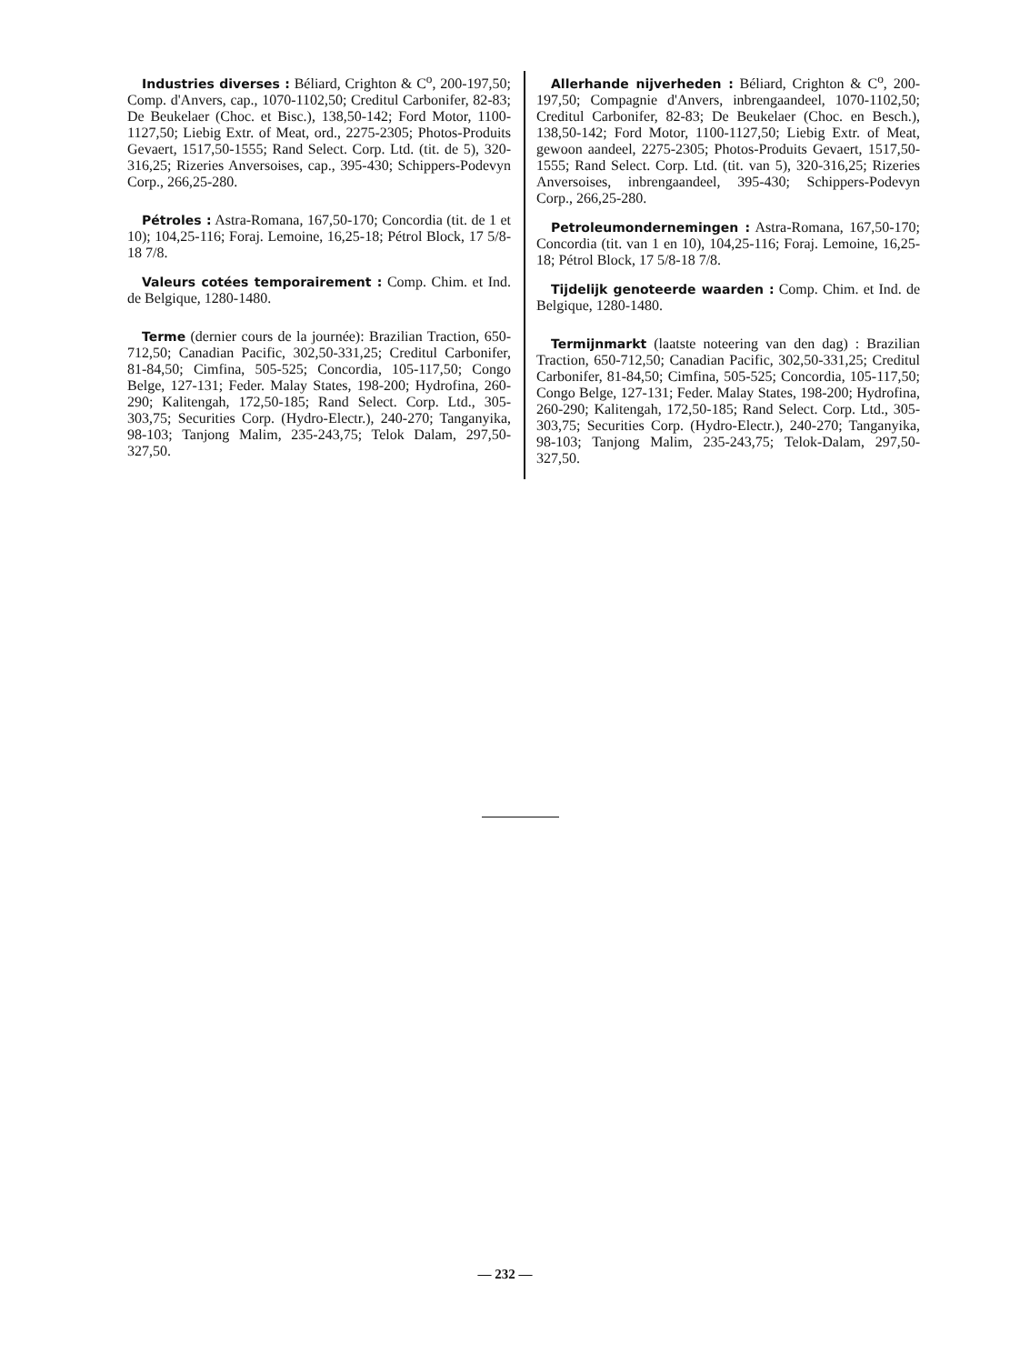Industries diverses : Béliard, Crighton & C<sup>o</sup>, 200-197,50; Comp. d'Anvers, cap., 1070-1102,50; Creditul Carbonifer, 82-83; De Beukelaer (Choc. et Bisc.), 138,50-142; Ford Motor, 1100-1127,50; Liebig Extr. of Meat, ord., 2275-2305; Photos-Produits Gevaert, 1517,50-1555; Rand Select. Corp. Ltd. (tit. de 5), 320-316,25; Rizeries Anversoises, cap., 395-430; Schippers-Podevyn Corp., 266,25-280.
Pétroles : Astra-Romana, 167,50-170; Concordia (tit. de 1 et 10); 104,25-116; Foraj. Lemoine, 16,25-18; Pétrol Block, 17 5/8-18 7/8.
Valeurs cotées temporairement : Comp. Chim. et Ind. de Belgique, 1280-1480.
Terme (dernier cours de la journée): Brazilian Traction, 650-712,50; Canadian Pacific, 302,50-331,25; Creditul Carbonifer, 81-84,50; Cimfina, 505-525; Concordia, 105-117,50; Congo Belge, 127-131; Feder. Malay States, 198-200; Hydrofina, 260-290; Kalitengah, 172,50-185; Rand Select. Corp. Ltd., 305-303,75; Securities Corp. (Hydro-Electr.), 240-270; Tanganyika, 98-103; Tanjong Malim, 235-243,75; Telok Dalam, 297,50-327,50.
Allerhande nijverheden : Béliard, Crighton & C<sup>o</sup>, 200-197,50; Compagnie d'Anvers, inbrengaandeel, 1070-1102,50; Creditul Carbonifer, 82-83; De Beukelaer (Choc. en Besch.), 138,50-142; Ford Motor, 1100-1127,50; Liebig Extr. of Meat, gewoon aandeel, 2275-2305; Photos-Produits Gevaert, 1517,50-1555; Rand Select. Corp. Ltd. (tit. van 5), 320-316,25; Rizeries Anversoises, inbrengaandeel, 395-430; Schippers-Podevyn Corp., 266,25-280.
Petroleumondernemingen : Astra-Romana, 167,50-170; Concordia (tit. van 1 en 10), 104,25-116; Foraj. Lemoine, 16,25-18; Pétrol Block, 17 5/8-18 7/8.
Tijdelijk genoteerde waarden : Comp. Chim. et Ind. de Belgique, 1280-1480.
Termijnmarkt (laatste noteering van den dag) : Brazilian Traction, 650-712,50; Canadian Pacific, 302,50-331,25; Creditul Carbonifer, 81-84,50; Cimfina, 505-525; Concordia, 105-117,50; Congo Belge, 127-131; Feder. Malay States, 198-200; Hydrofina, 260-290; Kalitengah, 172,50-185; Rand Select. Corp. Ltd., 305-303,75; Securities Corp. (Hydro-Electr.), 240-270; Tanganyika, 98-103; Tanjong Malim, 235-243,75; Telok-Dalam, 297,50-327,50.
— 232 —